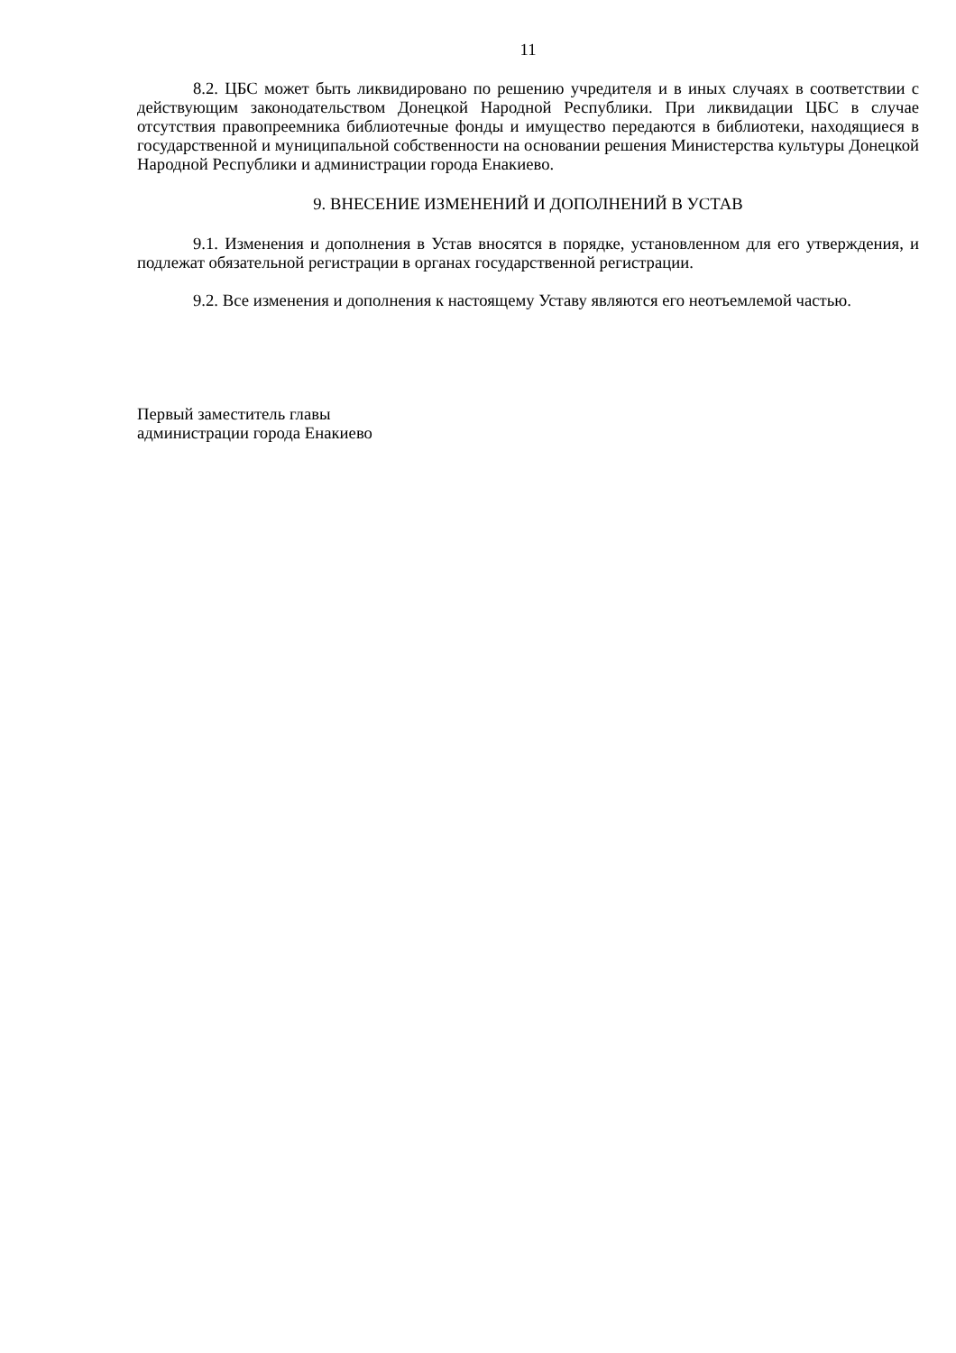11
8.2. ЦБС может быть ликвидировано по решению учредителя и в иных случаях в соответствии с действующим законодательством Донецкой Народной Республики. При ликвидации ЦБС в случае отсутствия правопреемника библиотечные фонды и имущество передаются в библиотеки, находящиеся в государственной и муниципальной собственности на основании решения Министерства культуры Донецкой Народной Республики и администрации города Енакиево.
9. ВНЕСЕНИЕ ИЗМЕНЕНИЙ И ДОПОЛНЕНИЙ В УСТАВ
9.1. Изменения и дополнения в Устав вносятся в порядке, установленном для его утверждения, и подлежат обязательной регистрации в органах государственной регистрации.
9.2. Все изменения и дополнения к настоящему Уставу являются его неотъемлемой частью.
Первый заместитель главы
администрации города Енакиево